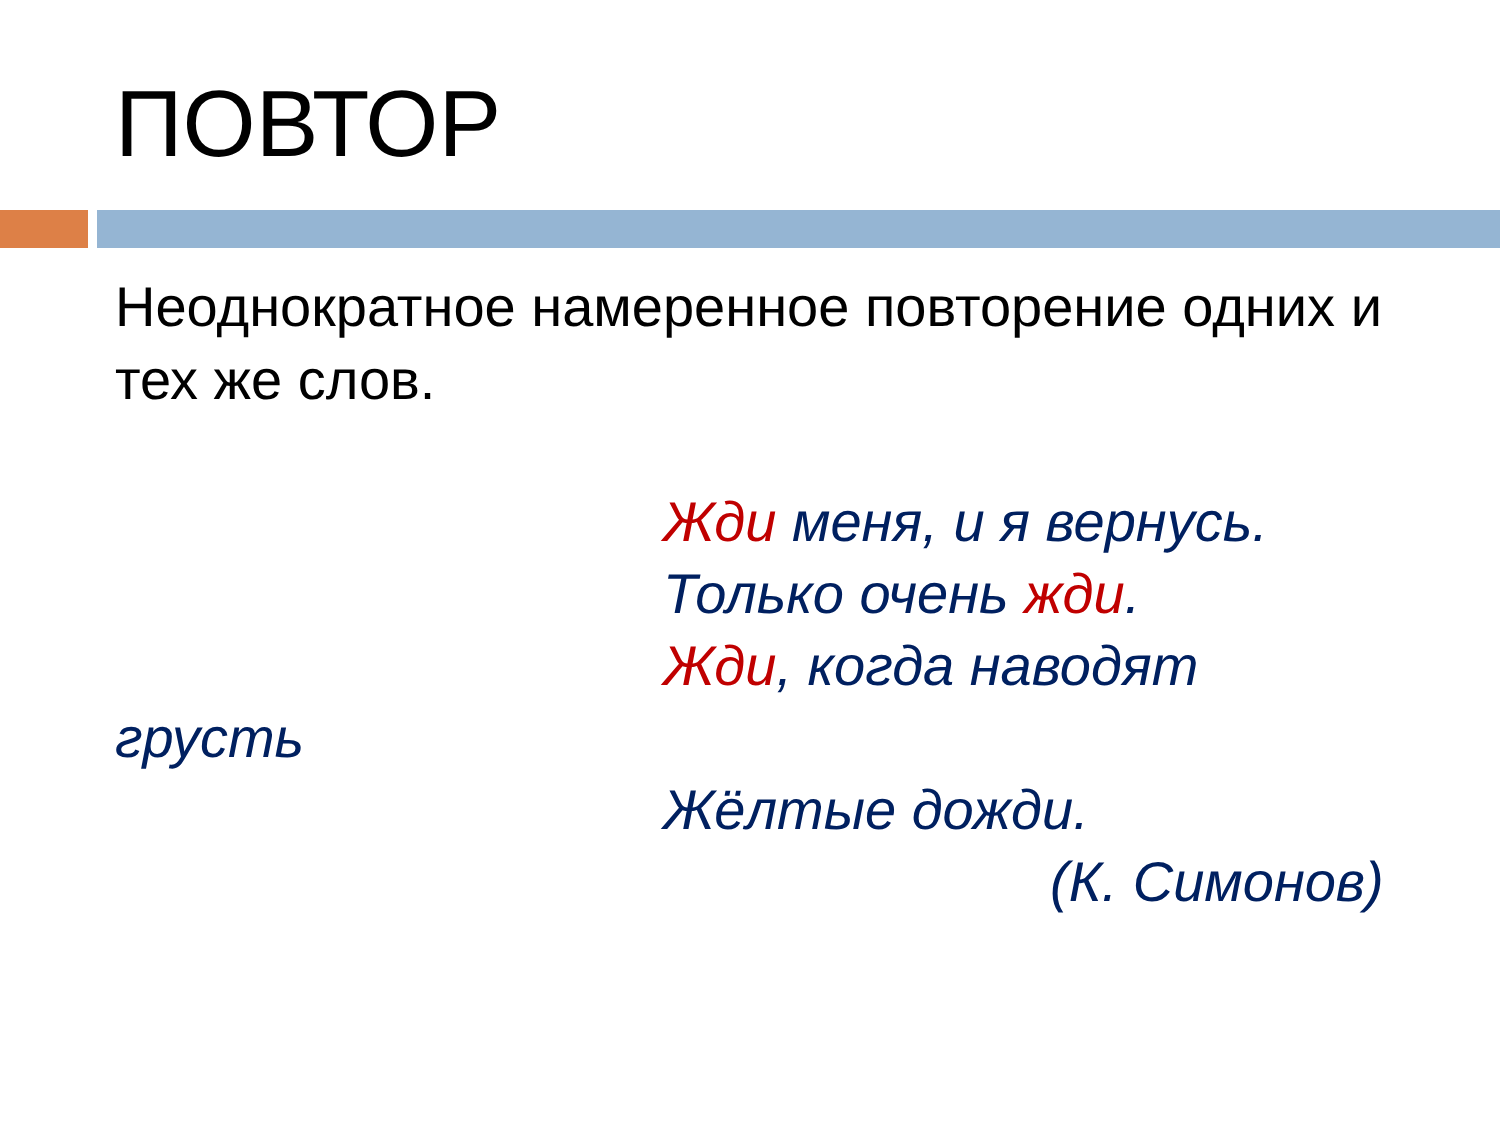ПОВТОР
Неоднократное намеренное повторение одних и тех же слов.
Жди меня, и я вернусь.
Только очень жди.
Жди, когда наводят
грусть
Жёлтые дожди.
(К. Симонов)